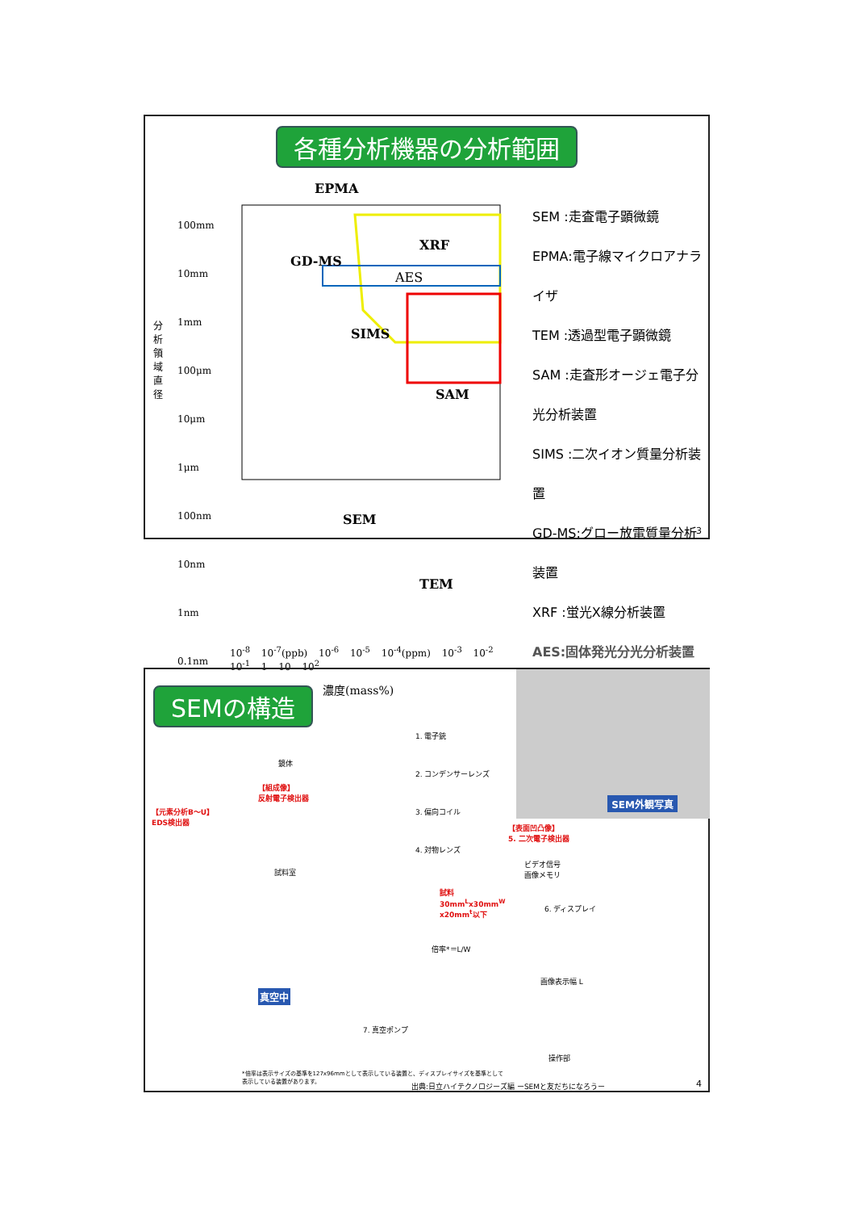各種分析機器の分析範囲
EPMA
100mm
10mm
1mm
100μm
10μm
1μm
100nm
10nm
1nm
0.1nm
分析領域直径
GD-MS
XRF
AES
SIMS
SAM
SEM
TEM
10<sup>-8</sup> 10<sup>-7</sup>(ppb) 10<sup>-6</sup> 10<sup>-5</sup> 10<sup>-4</sup>(ppm) 10<sup>-3</sup> 10<sup>-2</sup> 10<sup>-1</sup> 1 10 10<sup>2</sup>
濃度(mass%)
SEM :走査電子顕微鏡
EPMA:電子線マイクロアナライザ
TEM :透過型電子顕微鏡
SAM :走査形オージェ電子分光分析装置
SIMS :二次イオン質量分析装置
GD-MS:グロー放電質量分析装置
XRF :蛍光X線分析装置
AES:固体発光分光分析装置
3
SEMの構造
SEM外観写真
1. 電子銃
2. コンデンサーレンズ
3. 偏向コイル
4. 対物レンズ
鏡体
【組成像】
反射電子検出器
【元素分析B～U】
EDS検出器
【表面凹凸像】
5. 二次電子検出器
ビデオ信号
画像メモリ
6. ディスプレイ
試料室
試料
30mm<sup>L</sup>x30mm<sup>W</sup>
x20mm<sup>t</sup>以下
倍率*＝L/W
画像表示幅 L
真空中
7. 真空ポンプ
操作部
*倍率は表示サイズの基準を127x96mmとして表示している装置と、ディスプレイサイズを基準として
表示している装置があります。
出典:日立ハイテクノロジーズ編 ーSEMと友だちになろうー
4